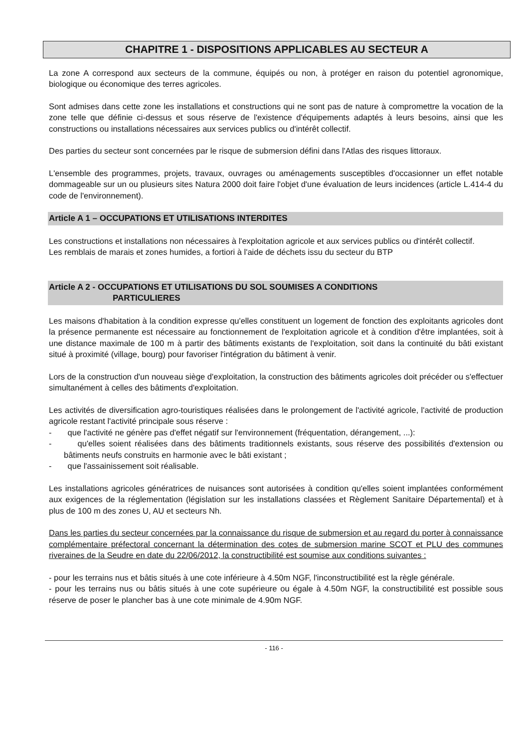CHAPITRE 1 - DISPOSITIONS APPLICABLES AU SECTEUR A
La zone A correspond aux secteurs de la commune, équipés ou non, à protéger en raison du potentiel agronomique, biologique ou économique des terres agricoles.
Sont admises dans cette zone les installations et constructions qui ne sont pas de nature à compromettre la vocation de la zone telle que définie ci-dessus et sous réserve de l'existence d'équipements adaptés à leurs besoins, ainsi que les constructions ou installations nécessaires aux services publics ou d'intérêt collectif.
Des parties du secteur sont concernées par le risque de submersion défini dans l'Atlas des risques littoraux.
L'ensemble des programmes, projets, travaux, ouvrages ou aménagements susceptibles d'occasionner un effet notable dommageable sur un ou plusieurs sites Natura 2000 doit faire l'objet d'une évaluation de leurs incidences (article L.414-4 du code de l'environnement).
Article A 1 – OCCUPATIONS ET UTILISATIONS INTERDITES
Les constructions et installations non nécessaires à l'exploitation agricole et aux services publics ou d'intérêt collectif.
Les remblais de marais et zones humides, a fortiori à l'aide de déchets issu du secteur du BTP
Article A 2 - OCCUPATIONS ET UTILISATIONS DU SOL SOUMISES A CONDITIONS
PARTICULIERES
Les maisons d'habitation à la condition expresse qu'elles constituent un logement de fonction des exploitants agricoles dont la présence permanente est nécessaire au fonctionnement de l'exploitation agricole et à condition d'être implantées, soit à une distance maximale de 100 m à partir des bâtiments existants de l'exploitation, soit dans la continuité du bâti existant situé à proximité (village, bourg) pour favoriser l'intégration du bâtiment à venir.
Lors de la construction d'un nouveau siège d'exploitation, la construction des bâtiments agricoles doit précéder ou s'effectuer simultanément à celles des bâtiments d'exploitation.
Les activités de diversification agro-touristiques réalisées dans le prolongement de l'activité agricole, l'activité de production agricole restant l'activité principale sous réserve :
- que l'activité ne génère pas d'effet négatif sur l'environnement (fréquentation, dérangement, ...):
- qu'elles soient réalisées dans des bâtiments traditionnels existants, sous réserve des possibilités d'extension ou bâtiments neufs construits en harmonie avec le bâti existant ;
- que l'assainissement soit réalisable.
Les installations agricoles génératrices de nuisances sont autorisées à condition qu'elles soient implantées conformément aux exigences de la réglementation (législation sur les installations classées et Règlement Sanitaire Départemental) et à plus de 100 m des zones U, AU et secteurs Nh.
Dans les parties du secteur concernées par la connaissance du risque de submersion et au regard du porter à connaissance complémentaire préfectoral concernant la détermination des cotes de submersion marine SCOT et PLU des communes riveraines de la Seudre en date du 22/06/2012, la constructibilité est soumise aux conditions suivantes :
- pour les terrains nus et bâtis situés à une cote inférieure à 4.50m NGF, l'inconstructibilité est la règle générale.
- pour les terrains nus ou bâtis situés à une cote supérieure ou égale à 4.50m NGF, la constructibilité est possible sous réserve de poser le plancher bas à une cote minimale de 4.90m NGF.
- 116 -